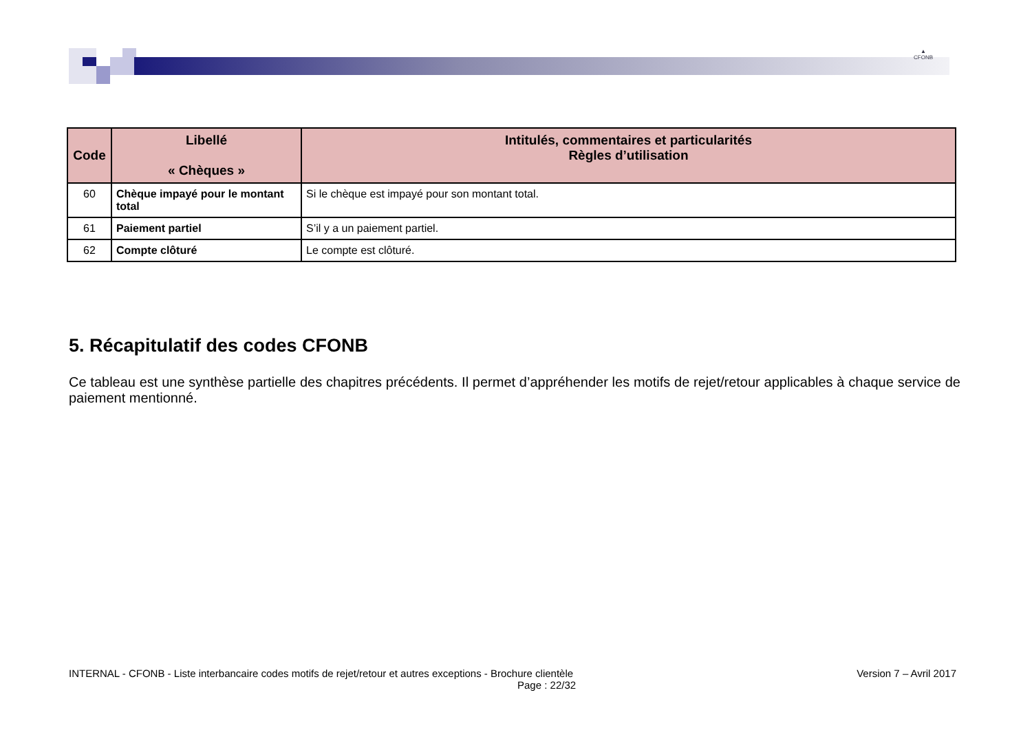▲
CFONB
| Code | Libellé « Chèques » | Intitulés, commentaires et particularités Règles d’utilisation |
| --- | --- | --- |
| 60 | Chèque impayé pour le montant total | Si le chèque est impayé pour son montant total. |
| 61 | Paiement partiel | S’il y a un paiement partiel. |
| 62 | Compte clôturé | Le compte est clôturé. |
5. Récapitulatif des codes CFONB
Ce tableau est une synthèse partielle des chapitres précédents. Il permet d’appréhender les motifs de rejet/retour applicables à chaque service de paiement mentionné.
INTERNAL - CFONB - Liste interbancaire codes motifs de rejet/retour et autres exceptions - Brochure clientèle Version 7 – Avril 2017
Page : 22/32